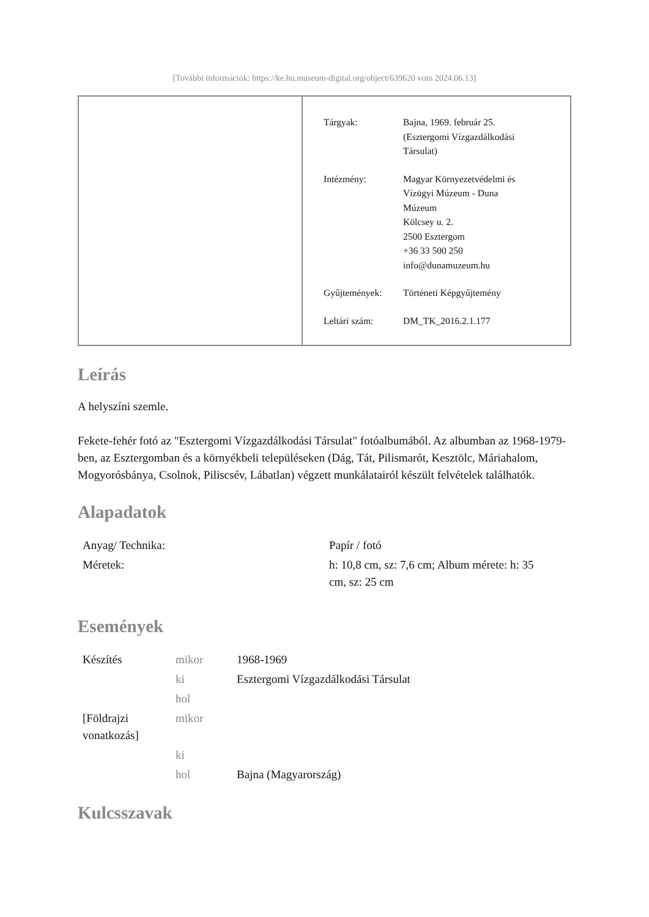[További információk: https://ke.hu.museum-digital.org/object/639620 vom 2024.06.13]
| Tárgyak: | Bajna, 1969. február 25. (Esztergomi Vízgazdálkodási Társulat) |
| Intézmény: | Magyar Környezetvédelmi és Vízügyi Múzeum - Duna Múzeum Kölcsey u. 2. 2500 Esztergom +36 33 500 250 info@dunamuzeum.hu |
| Gyűjtemények: | Történeti Képgyűjtemény |
| Leltári szám: | DM_TK_2016.2.1.177 |
Leírás
A helyszíni szemle.
Fekete-fehér fotó az "Esztergomi Vízgazdálkodási Társulat" fotóalbumából. Az albumban az 1968-1979-ben, az Esztergomban és a környékbeli településeken (Dág, Tát, Pilismarót, Kesztölc, Máriahalom, Mogyorósbánya, Csolnok, Piliscsév, Lábatlan) végzett munkálatairól készült felvételek találhatók.
Alapadatok
| Anyag/ Technika: | Papír / fotó |
| Méretek: | h: 10,8 cm, sz: 7,6 cm; Album mérete: h: 35 cm, sz: 25 cm |
Események
| Készítés | mikor | 1968-1969 |
| | ki | Esztergomi Vízgazdálkodási Társulat |
| | hol | |
| [Földrajzi vonatkozás] | mikor | |
| | ki | |
| | hol | Bajna (Magyarország) |
Kulcsszavak